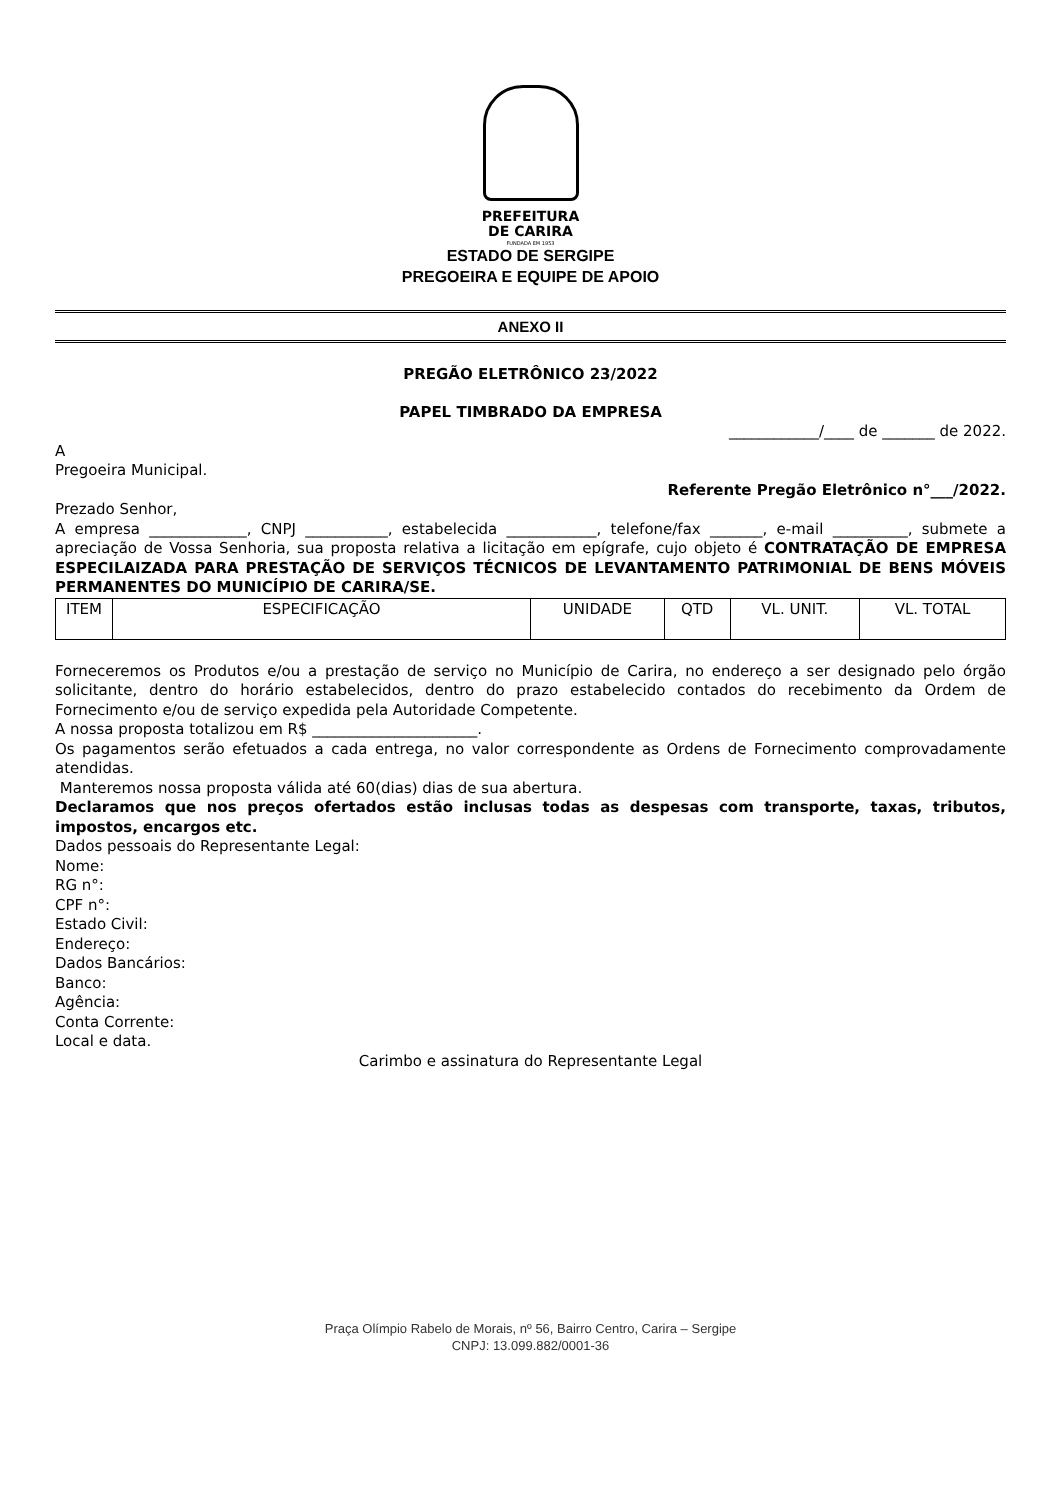PREFEITURA
DE CARIRA
FUNDADA EM 1953
ESTADO DE SERGIPE
PREGOEIRA E EQUIPE DE APOIO
ANEXO II
PREGÃO ELETRÔNICO 23/2022
PAPEL TIMBRADO DA EMPRESA
____________/____ de _______ de 2022.
A
Pregoeira Municipal.
Referente Pregão Eletrônico n°___/2022.
Prezado Senhor,
A empresa _____________, CNPJ ___________, estabelecida ____________, telefone/fax _______, e-mail __________, submete a apreciação de Vossa Senhoria, sua proposta relativa a licitação em epígrafe, cujo objeto é CONTRATAÇÃO DE EMPRESA ESPECILAIZADA PARA PRESTAÇÃO DE SERVIÇOS TÉCNICOS DE LEVANTAMENTO PATRIMONIAL DE BENS MÓVEIS PERMANENTES DO MUNICÍPIO DE CARIRA/SE.
| ITEM | ESPECIFICAÇÃO | UNIDADE | QTD | VL. UNIT. | VL. TOTAL |
| --- | --- | --- | --- | --- | --- |
Forneceremos os Produtos e/ou a prestação de serviço no Município de Carira, no endereço a ser designado pelo órgão solicitante, dentro do horário estabelecidos, dentro do prazo estabelecido contados do recebimento da Ordem de Fornecimento e/ou de serviço expedida pela Autoridade Competente.
A nossa proposta totalizou em R$ ______________________.
Os pagamentos serão efetuados a cada entrega, no valor correspondente as Ordens de Fornecimento comprovadamente atendidas.
Manteremos nossa proposta válida até 60(dias) dias de sua abertura.
Declaramos que nos preços ofertados estão inclusas todas as despesas com transporte, taxas, tributos, impostos, encargos etc.
Dados pessoais do Representante Legal:
Nome:
RG n°:
CPF n°:
Estado Civil:
Endereço:
Dados Bancários:
Banco:
Agência:
Conta Corrente:
Local e data.
Carimbo e assinatura do Representante Legal
Praça Olímpio Rabelo de Morais, nº 56, Bairro Centro, Carira – Sergipe
CNPJ: 13.099.882/0001-36